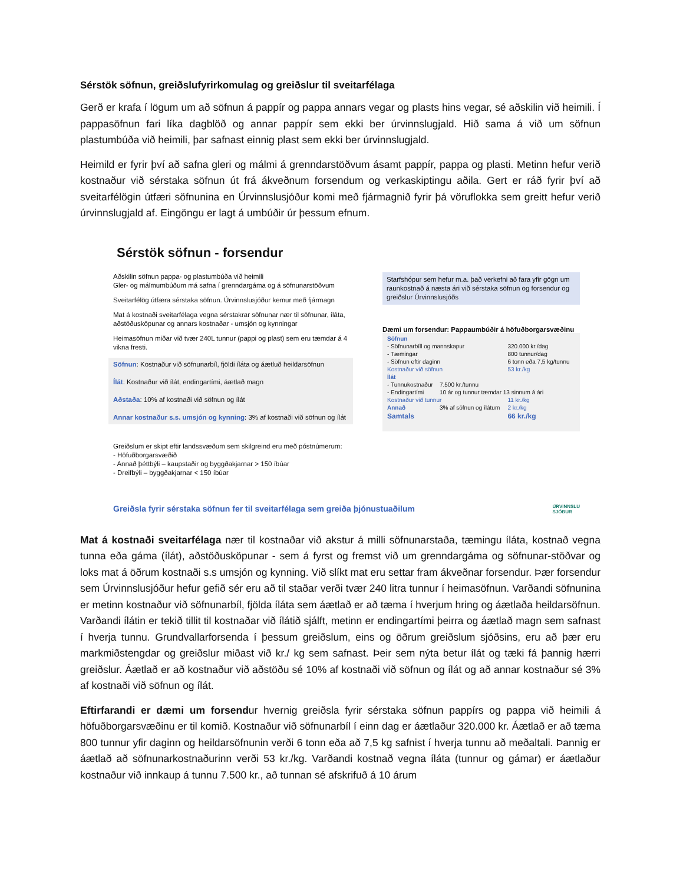Sérstök söfnun, greiðslufyrirkomulag og greiðslur til sveitarfélaga
Gerð er krafa í lögum um að söfnun á pappír og pappa annars vegar og plasts hins vegar, sé aðskilin við heimili. Í pappasöfnun fari líka dagblöð og annar pappír sem ekki ber úrvinnslugjald. Hið sama á við um söfnun plastumbúða við heimili, þar safnast einnig plast sem ekki ber úrvinnslugjald.
Heimild er fyrir því að safna gleri og málmi á grenndarstöðvum ásamt pappír, pappa og plasti. Metinn hefur verið kostnaður við sérstaka söfnun út frá ákveðnum forsendum og verkaskiptingu aðila. Gert er ráð fyrir því að sveitarfélögin útfæri söfnunina en Úrvinnslusjóður komi með fjármagnið fyrir þá vöruflokka sem greitt hefur verið úrvinnslugjald af. Eingöngu er lagt á umbúðir úr þessum efnum.
Sérstök söfnun - forsendur
Aðskilin söfnun pappa- og plastumbúða við heimili
Gler- og málmumbúðum má safna í grenndargáma og á söfnunarstöðvum
Sveitarfélög útfæra sérstaka söfnun. Úrvinnslusjóður kemur með fjármagn
Mat á kostnaði sveitarfélaga vegna sérstakrar söfnunar nær til söfnunar, íláta, aðstöðusköpunar og annars kostnaðar - umsjón og kynningar
Heimasöfnun miðar við tvær 240L tunnur (pappi og plast) sem eru tæmdar á 4 vikna fresti.
Söfnun: Kostnaður við söfnunarbíl, fjöldi íláta og áætluð heildarsöfnun
Ílát: Kostnaður við ílát, endingartími, áætlað magn
Aðstaða: 10% af kostnaði við söfnun og ílát
Annar kostnaður s.s. umsjón og kynning: 3% af kostnaði við söfnun og ílát
Greiðslum er skipt eftir landssvæðum sem skilgreind eru með póstnúmerum:
- Höfuðborgarsvæðið
- Annað þéttbýli – kaupstaðir og byggðakjarnar > 150 íbúar
- Dreifbýli – byggðakjarnar < 150 íbúar
Starfshópur sem hefur m.a. það verkefni að fara yfir gögn um raunkostnað á næsta ári við sérstaka söfnun og forsendur og greiðslur Úrvinnslusjóðs
Dæmi um forsendur: Pappaumbúðir á höfuðborgarsvæðinu
| Söfnun | | |
| - Söfnunarbíll og mannskapur | | 320.000 kr./dag |
| - Tæmingar | | 800 tunnur/dag |
| - Söfnun eftir daginn | | 6 tonn eða 7,5 kg/tunnu |
| Kostnaður við söfnun | | 53 kr./kg |
| Ílát | | |
| - Tunnukostnaður | 7.500 kr./tunnu | |
| - Endingartími | 10 ár og tunnur tæmdar 13 sinnum á ári | |
| Kostnaður við tunnur | | 11 kr./kg |
| Annað | 3% af söfnun og ílátum | 2 kr./kg |
| Samtals | | 66 kr./kg |
Greiðsla fyrir sérstaka söfnun fer til sveitarfélaga sem greiða þjónustuaðilum ÚRVINNSLU
SJÓÐUR
Mat á kostnaði sveitarfélaga nær til kostnaðar við akstur á milli söfnunarstaða, tæmingu íláta, kostnað vegna tunna eða gáma (ílát), aðstöðusköpunar - sem á fyrst og fremst við um grenndargáma og söfnunar-stöðvar og loks mat á öðrum kostnaði s.s umsjón og kynning. Við slíkt mat eru settar fram ákveðnar forsendur. Þær forsendur sem Úrvinnslusjóður hefur gefið sér eru að til staðar verði tvær 240 litra tunnur í heimasöfnun. Varðandi söfnunina er metinn kostnaður við söfnunarbíl, fjölda íláta sem áætlað er að tæma í hverjum hring og áætlaða heildarsöfnun. Varðandi ílátin er tekið tillit til kostnaðar við ílátið sjálft, metinn er endingartími þeirra og áætlað magn sem safnast í hverja tunnu. Grundvallarforsenda í þessum greiðslum, eins og öðrum greiðslum sjóðsins, eru að þær eru markmiðstengdar og greiðslur miðast við kr./ kg sem safnast. Þeir sem nýta betur ílát og tæki fá þannig hærri greiðslur. Áætlað er að kostnaður við aðstöðu sé 10% af kostnaði við söfnun og ílát og að annar kostnaður sé 3% af kostnaði við söfnun og ílát.
Eftirfarandi er dæmi um forsendur hvernig greiðsla fyrir sérstaka söfnun pappírs og pappa við heimili á höfuðborgarsvæðinu er til komið. Kostnaður við söfnunarbíl í einn dag er áætlaður 320.000 kr. Áætlað er að tæma 800 tunnur yfir daginn og heildarsöfnunin verði 6 tonn eða að 7,5 kg safnist í hverja tunnu að meðaltali. Þannig er áætlað að söfnunarkostnaðurinn verði 53 kr./kg. Varðandi kostnað vegna íláta (tunnur og gámar) er áætlaður kostnaður við innkaup á tunnu 7.500 kr., að tunnan sé afskrifuð á 10 árum